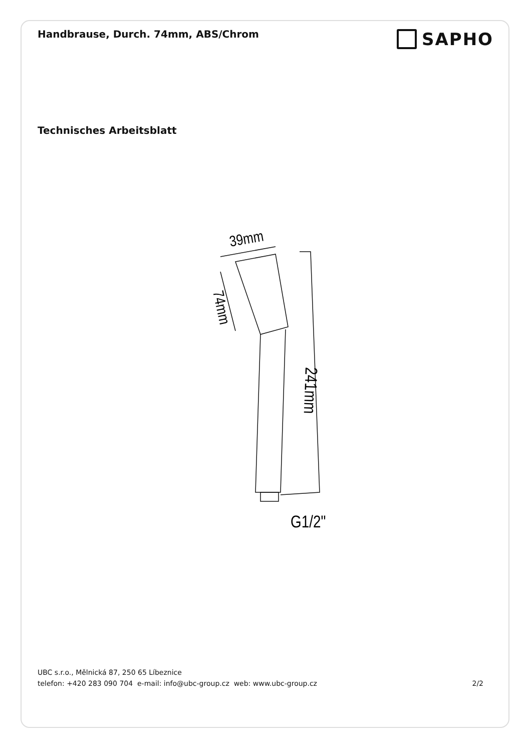Handbrause, Durch. 74mm, ABS/Chrom
SAPHO
Technisches Arbeitsblatt
39mm
74mm
241mm
G1/2"
UBC s.r.o., Mělnická 87, 250 65 Líbeznice
telefon: +420 283 090 704 e-mail: info@ubc-group.cz web: www.ubc-group.cz 2/2